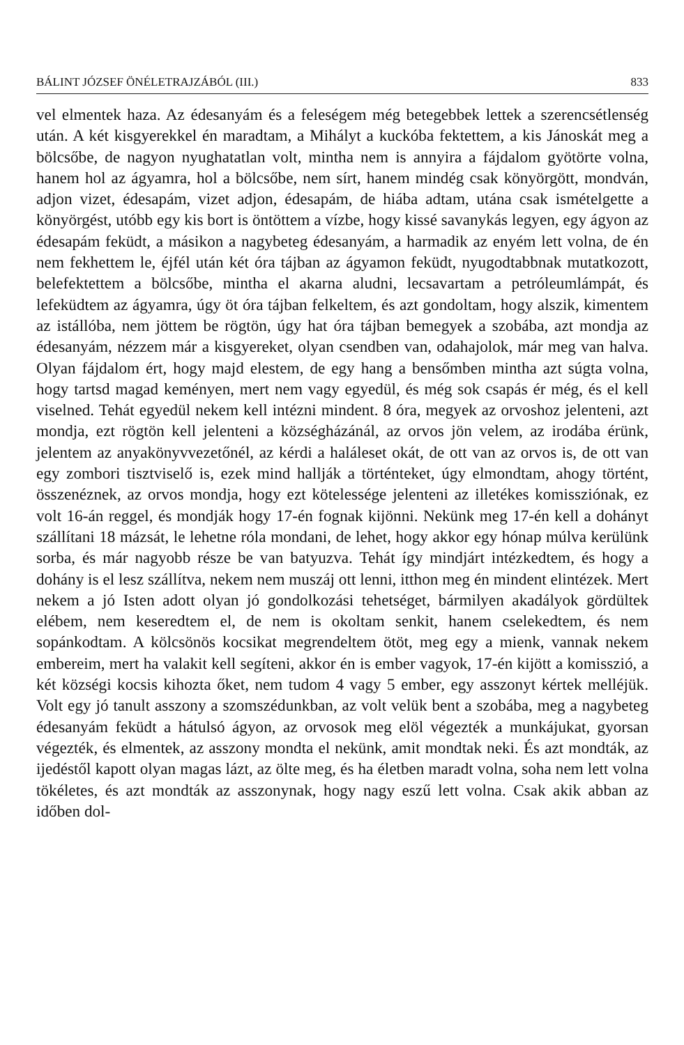BÁLINT JÓZSEF ÖNÉLETRAJZÁBÓL (III.) 833
vel elmentek haza. Az édesanyám és a feleségem még betegebbek lettek a szerencsétlenség után. A két kisgyerekkel én maradtam, a Mihályt a kuckóba fektettem, a kis Jánoskát meg a bölcsőbe, de nagyon nyughatatlan volt, mintha nem is annyira a fájdalom gyötörte volna, hanem hol az ágyamra, hol a bölcsőbe, nem sírt, hanem mindég csak könyörgött, mondván, adjon vizet, édesapám, vizet adjon, édesapám, de hiába adtam, utána csak ismételgette a könyörgést, utóbb egy kis bort is öntöttem a vízbe, hogy kissé savanykás legyen, egy ágyon az édesapám feküdt, a másikon a nagybeteg édesanyám, a harmadik az enyém lett volna, de én nem fekhettem le, éjfél után két óra tájban az ágyamon feküdt, nyugodtabbnak mutatkozott, belefektettem a bölcsőbe, mintha el akarna aludni, lecsavartam a petróleumlámpát, és lefeküdtem az ágyamra, úgy öt óra tájban felkeltem, és azt gondoltam, hogy alszik, kimentem az istállóba, nem jöttem be rögtön, úgy hat óra tájban bemegyek a szobába, azt mondja az édesanyám, nézzem már a kisgyereket, olyan csendben van, odahajolok, már meg van halva. Olyan fájdalom ért, hogy majd elestem, de egy hang a bensőmben mintha azt súgta volna, hogy tartsd magad keményen, mert nem vagy egyedül, és még sok csapás ér még, és el kell viselned. Tehát egyedül nekem kell intézni mindent. 8 óra, megyek az orvoshoz jelenteni, azt mondja, ezt rögtön kell jelenteni a községházánál, az orvos jön velem, az irodába érünk, jelentem az anyakönyvvezetőnél, az kérdi a haláleset okát, de ott van az orvos is, de ott van egy zombori tisztviselő is, ezek mind hallják a történteket, úgy elmondtam, ahogy történt, összenéznek, az orvos mondja, hogy ezt kötelessége jelenteni az illetékes komissziónak, ez volt 16-án reggel, és mondják hogy 17-én fognak kijönni. Nekünk meg 17-én kell a dohányt szállítani 18 mázsát, le lehetne róla mondani, de lehet, hogy akkor egy hónap múlva kerülünk sorba, és már nagyobb része be van batyuzva. Tehát így mindjárt intézkedtem, és hogy a dohány is el lesz szállítva, nekem nem muszáj ott lenni, itthon meg én mindent elintézek. Mert nekem a jó Isten adott olyan jó gondolkozási tehetséget, bármilyen akadályok gördültek elébem, nem keseredtem el, de nem is okoltam senkit, hanem cselekedtem, és nem sopánkodtam. A kölcsönös kocsikat megrendeltem ötöt, meg egy a mienk, vannak nekem embereim, mert ha valakit kell segíteni, akkor én is ember vagyok, 17-én kijött a komisszió, a két községi kocsis kihozta őket, nem tudom 4 vagy 5 ember, egy asszonyt kértek melléjük. Volt egy jó tanult asszony a szomszédunkban, az volt velük bent a szobába, meg a nagybeteg édesanyám feküdt a hátulsó ágyon, az orvosok meg elöl végezték a munkájukat, gyorsan végezték, és elmentek, az asszony mondta el nekünk, amit mondtak neki. És azt mondták, az ijedéstől kapott olyan magas lázt, az ölte meg, és ha életben maradt volna, soha nem lett volna tökéletes, és azt mondták az asszonynak, hogy nagy eszű lett volna. Csak akik abban az időben dol-